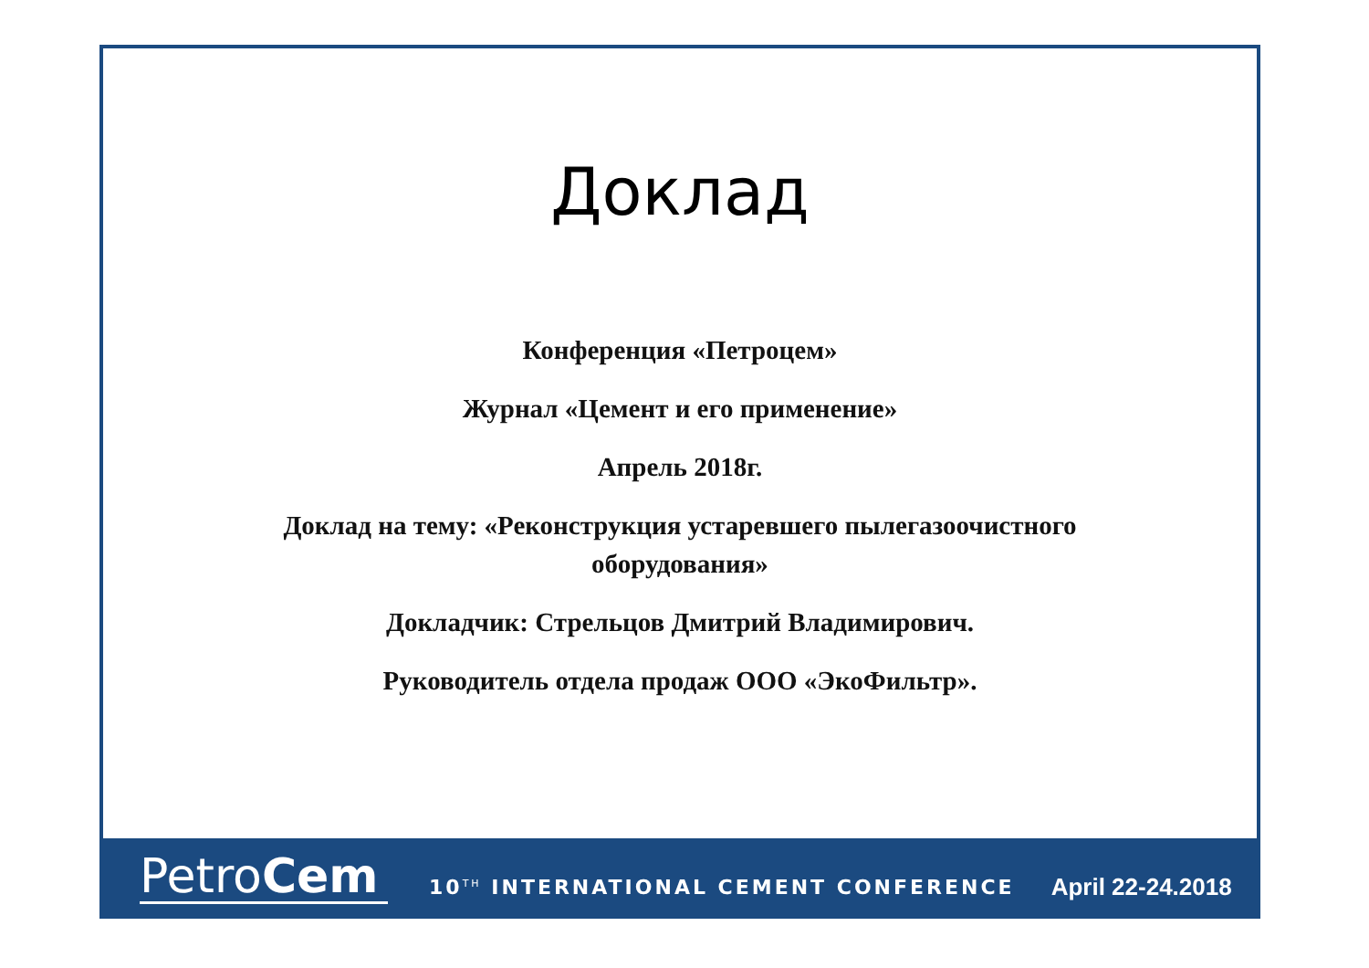Доклад
Конференция «Петроцем»
Журнал «Цемент и его применение»
Апрель 2018г.
Доклад на тему: «Реконструкция устаревшего пылегазоочистного оборудования»
Докладчик: Стрельцов Дмитрий Владимирович.
Руководитель отдела продаж ООО «ЭкоФильтр».
PetroCem
10<sup>TH</sup> INTERNATIONAL CEMENT CONFERENCE
April 22-24.2018